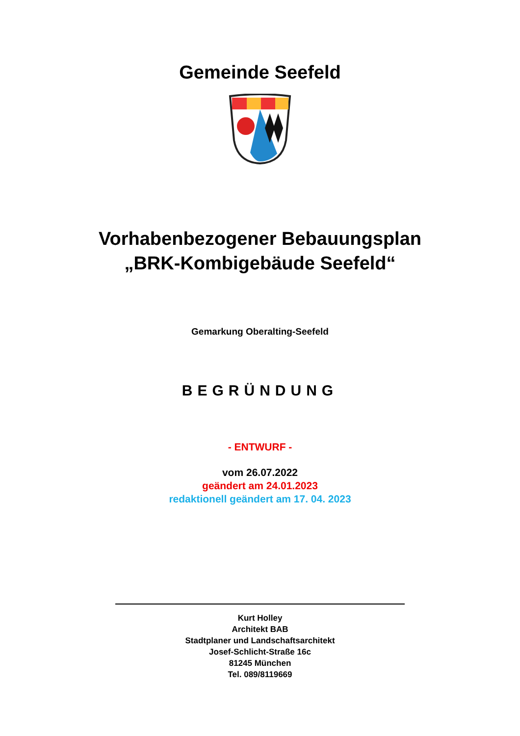Gemeinde Seefeld
Vorhabenbezogener Bebauungsplan
„BRK-Kombigebäude Seefeld“
Gemarkung Oberalting-Seefeld
BEGRÜNDUNG
- ENTWURF -
vom 26.07.2022
geändert am 24.01.2023
redaktionell geändert am 17. 04. 2023
Kurt Holley
Architekt BAB
Stadtplaner und Landschaftsarchitekt
Josef-Schlicht-Straße 16c
81245 München
Tel. 089/8119669